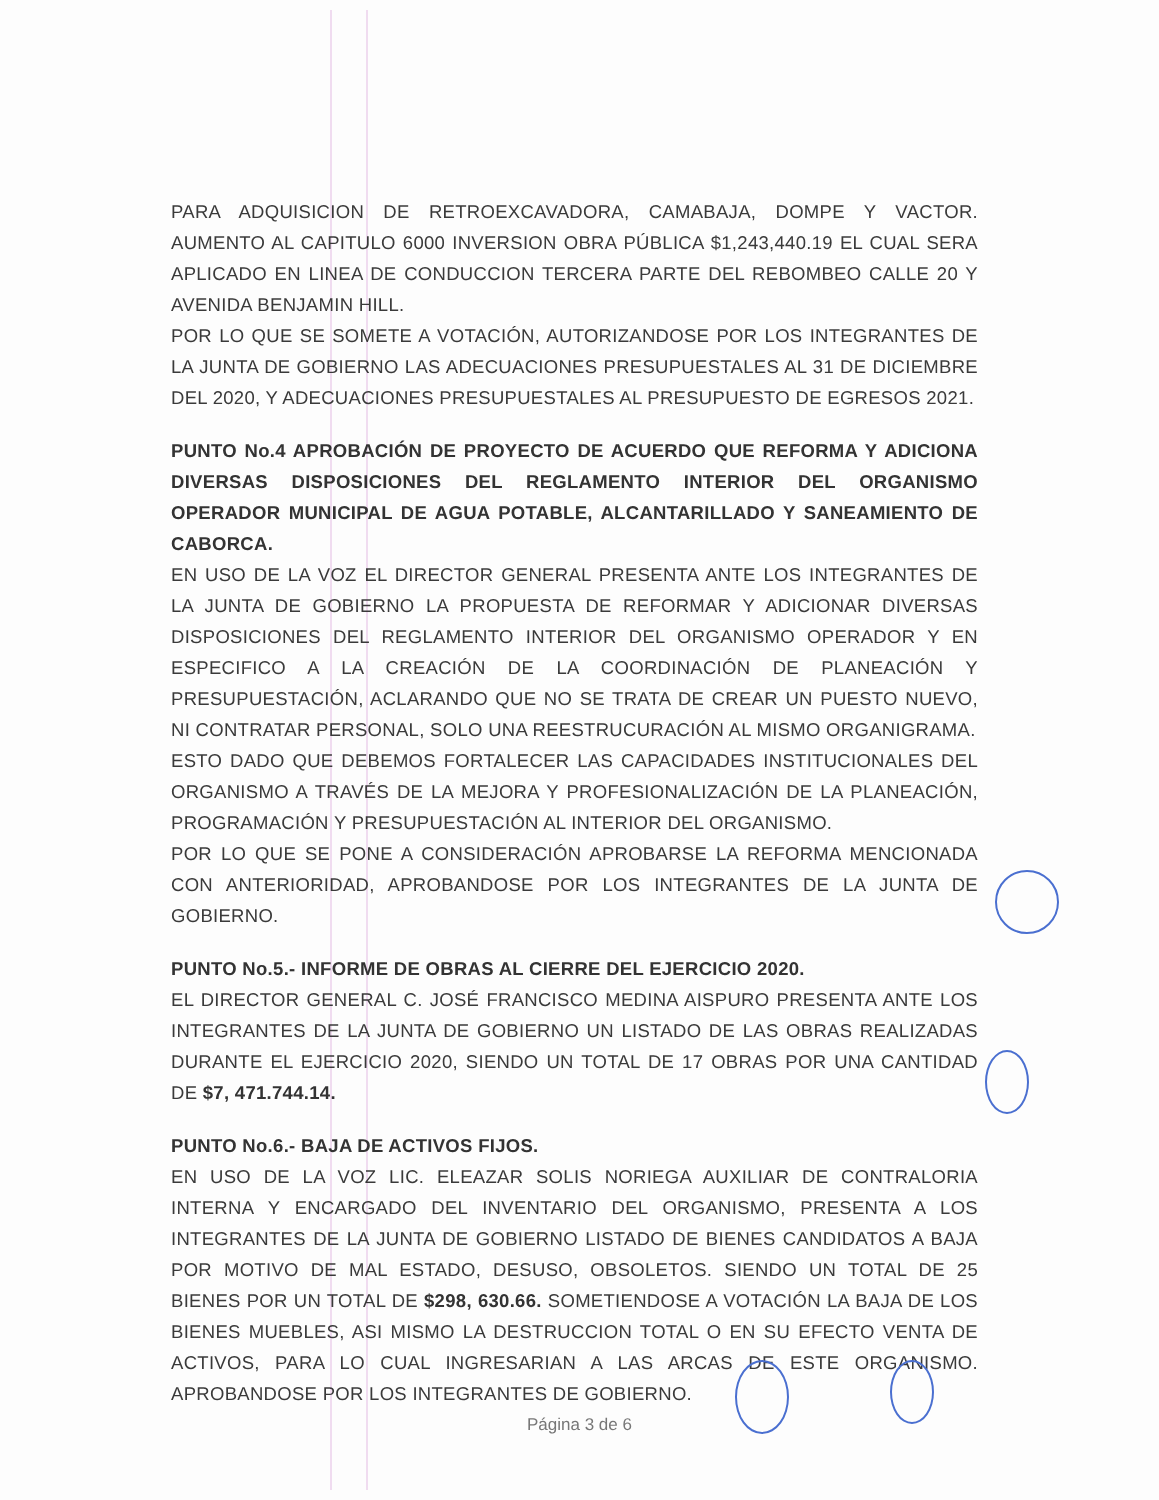PARA ADQUISICION DE RETROEXCAVADORA, CAMABAJA, DOMPE Y VACTOR. AUMENTO AL CAPITULO 6000 INVERSION OBRA PÚBLICA $1,243,440.19 EL CUAL SERA APLICADO EN LINEA DE CONDUCCION TERCERA PARTE DEL REBOMBEO CALLE 20 Y AVENIDA BENJAMIN HILL.
POR LO QUE SE SOMETE A VOTACIÓN, AUTORIZANDOSE POR LOS INTEGRANTES DE LA JUNTA DE GOBIERNO LAS ADECUACIONES PRESUPUESTALES AL 31 DE DICIEMBRE DEL 2020, Y ADECUACIONES PRESUPUESTALES AL PRESUPUESTO DE EGRESOS 2021.
PUNTO No.4 APROBACIÓN DE PROYECTO DE ACUERDO QUE REFORMA Y ADICIONA DIVERSAS DISPOSICIONES DEL REGLAMENTO INTERIOR DEL ORGANISMO OPERADOR MUNICIPAL DE AGUA POTABLE, ALCANTARILLADO Y SANEAMIENTO DE CABORCA.
EN USO DE LA VOZ EL DIRECTOR GENERAL PRESENTA ANTE LOS INTEGRANTES DE LA JUNTA DE GOBIERNO LA PROPUESTA DE REFORMAR Y ADICIONAR DIVERSAS DISPOSICIONES DEL REGLAMENTO INTERIOR DEL ORGANISMO OPERADOR Y EN ESPECIFICO A LA CREACIÓN DE LA COORDINACIÓN DE PLANEACIÓN Y PRESUPUESTACIÓN, ACLARANDO QUE NO SE TRATA DE CREAR UN PUESTO NUEVO, NI CONTRATAR PERSONAL, SOLO UNA REESTRUCURACIÓN AL MISMO ORGANIGRAMA.
ESTO DADO QUE DEBEMOS FORTALECER LAS CAPACIDADES INSTITUCIONALES DEL ORGANISMO A TRAVÉS DE LA MEJORA Y PROFESIONALIZACIÓN DE LA PLANEACIÓN, PROGRAMACIÓN Y PRESUPUESTACIÓN AL INTERIOR DEL ORGANISMO.
POR LO QUE SE PONE A CONSIDERACIÓN APROBARSE LA REFORMA MENCIONADA CON ANTERIORIDAD, APROBANDOSE POR LOS INTEGRANTES DE LA JUNTA DE GOBIERNO.
PUNTO No.5.- INFORME DE OBRAS AL CIERRE DEL EJERCICIO 2020.
EL DIRECTOR GENERAL C. JOSÉ FRANCISCO MEDINA AISPURO PRESENTA ANTE LOS INTEGRANTES DE LA JUNTA DE GOBIERNO UN LISTADO DE LAS OBRAS REALIZADAS DURANTE EL EJERCICIO 2020, SIENDO UN TOTAL DE 17 OBRAS POR UNA CANTIDAD DE $7, 471.744.14.
PUNTO No.6.- BAJA DE ACTIVOS FIJOS.
EN USO DE LA VOZ LIC. ELEAZAR SOLIS NORIEGA AUXILIAR DE CONTRALORIA INTERNA Y ENCARGADO DEL INVENTARIO DEL ORGANISMO, PRESENTA A LOS INTEGRANTES DE LA JUNTA DE GOBIERNO LISTADO DE BIENES CANDIDATOS A BAJA POR MOTIVO DE MAL ESTADO, DESUSO, OBSOLETOS. SIENDO UN TOTAL DE 25 BIENES POR UN TOTAL DE $298, 630.66. SOMETIENDOSE A VOTACIÓN LA BAJA DE LOS BIENES MUEBLES, ASI MISMO LA DESTRUCCION TOTAL O EN SU EFECTO VENTA DE ACTIVOS, PARA LO CUAL INGRESARIAN A LAS ARCAS DE ESTE ORGANISMO. APROBANDOSE POR LOS INTEGRANTES DE GOBIERNO.
Página 3 de 6